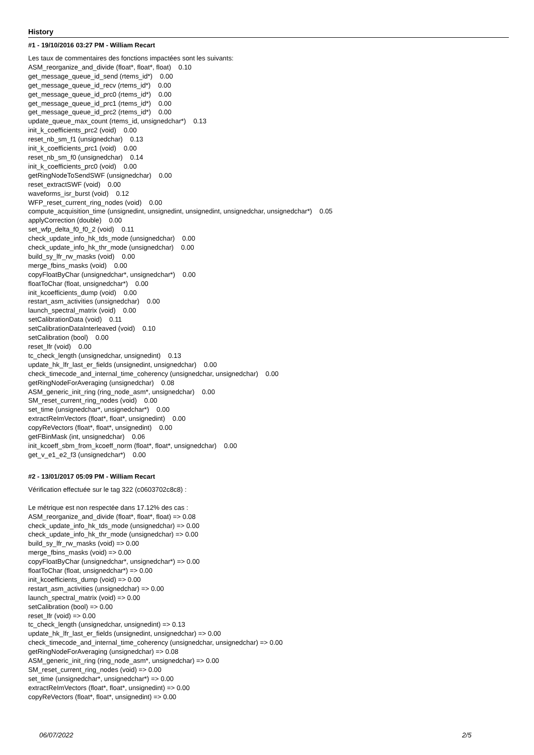History
#1 - 19/10/2016 03:27 PM - William Recart
Les taux de commentaires des fonctions impactées sont les suivants:
ASM_reorganize_and_divide (float*, float*, float) 0.10
get_message_queue_id_send (rtems_id*) 0.00
get_message_queue_id_recv (rtems_id*) 0.00
get_message_queue_id_prc0 (rtems_id*) 0.00
get_message_queue_id_prc1 (rtems_id*) 0.00
get_message_queue_id_prc2 (rtems_id*) 0.00
update_queue_max_count (rtems_id, unsignedchar*) 0.13
init_k_coefficients_prc2 (void) 0.00
reset_nb_sm_f1 (unsignedchar) 0.13
init_k_coefficients_prc1 (void) 0.00
reset_nb_sm_f0 (unsignedchar) 0.14
init_k_coefficients_prc0 (void) 0.00
getRingNodeToSendSWF (unsignedchar) 0.00
reset_extractSWF (void) 0.00
waveforms_isr_burst (void) 0.12
WFP_reset_current_ring_nodes (void) 0.00
compute_acquisition_time (unsignedint, unsignedint, unsignedint, unsignedchar, unsignedchar*) 0.05
applyCorrection (double) 0.00
set_wfp_delta_f0_f0_2 (void) 0.11
check_update_info_hk_tds_mode (unsignedchar) 0.00
check_update_info_hk_thr_mode (unsignedchar) 0.00
build_sy_lfr_rw_masks (void) 0.00
merge_fbins_masks (void) 0.00
copyFloatByChar (unsignedchar*, unsignedchar*) 0.00
floatToChar (float, unsignedchar*) 0.00
init_kcoefficients_dump (void) 0.00
restart_asm_activities (unsignedchar) 0.00
launch_spectral_matrix (void) 0.00
setCalibrationData (void) 0.11
setCalibrationDataInterleaved (void) 0.10
setCalibration (bool) 0.00
reset_lfr (void) 0.00
tc_check_length (unsignedchar, unsignedint) 0.13
update_hk_lfr_last_er_fields (unsignedint, unsignedchar) 0.00
check_timecode_and_internal_time_coherency (unsignedchar, unsignedchar) 0.00
getRingNodeForAveraging (unsignedchar) 0.08
ASM_generic_init_ring (ring_node_asm*, unsignedchar) 0.00
SM_reset_current_ring_nodes (void) 0.00
set_time (unsignedchar*, unsignedchar*) 0.00
extractReImVectors (float*, float*, unsignedint) 0.00
copyReVectors (float*, float*, unsignedint) 0.00
getFBinMask (int, unsignedchar) 0.06
init_kcoeff_sbm_from_kcoeff_norm (float*, float*, unsignedchar) 0.00
get_v_e1_e2_f3 (unsignedchar*) 0.00
#2 - 13/01/2017 05:09 PM - William Recart
Vérification effectuée sur le tag 322 (c0603702c8c8) :
Le métrique est non respectée dans 17.12% des cas :
ASM_reorganize_and_divide (float*, float*, float) => 0.08
check_update_info_hk_tds_mode (unsignedchar) => 0.00
check_update_info_hk_thr_mode (unsignedchar) => 0.00
build_sy_lfr_rw_masks (void) => 0.00
merge_fbins_masks (void) => 0.00
copyFloatByChar (unsignedchar*, unsignedchar*) => 0.00
floatToChar (float, unsignedchar*) => 0.00
init_kcoefficients_dump (void) => 0.00
restart_asm_activities (unsignedchar) => 0.00
launch_spectral_matrix (void) => 0.00
setCalibration (bool) => 0.00
reset_lfr (void) => 0.00
tc_check_length (unsignedchar, unsignedint) => 0.13
update_hk_lfr_last_er_fields (unsignedint, unsignedchar) => 0.00
check_timecode_and_internal_time_coherency (unsignedchar, unsignedchar) => 0.00
getRingNodeForAveraging (unsignedchar) => 0.08
ASM_generic_init_ring (ring_node_asm*, unsignedchar) => 0.00
SM_reset_current_ring_nodes (void) => 0.00
set_time (unsignedchar*, unsignedchar*) => 0.00
extractReImVectors (float*, float*, unsignedint) => 0.00
copyReVectors (float*, float*, unsignedint) => 0.00
06/07/2022 2/5